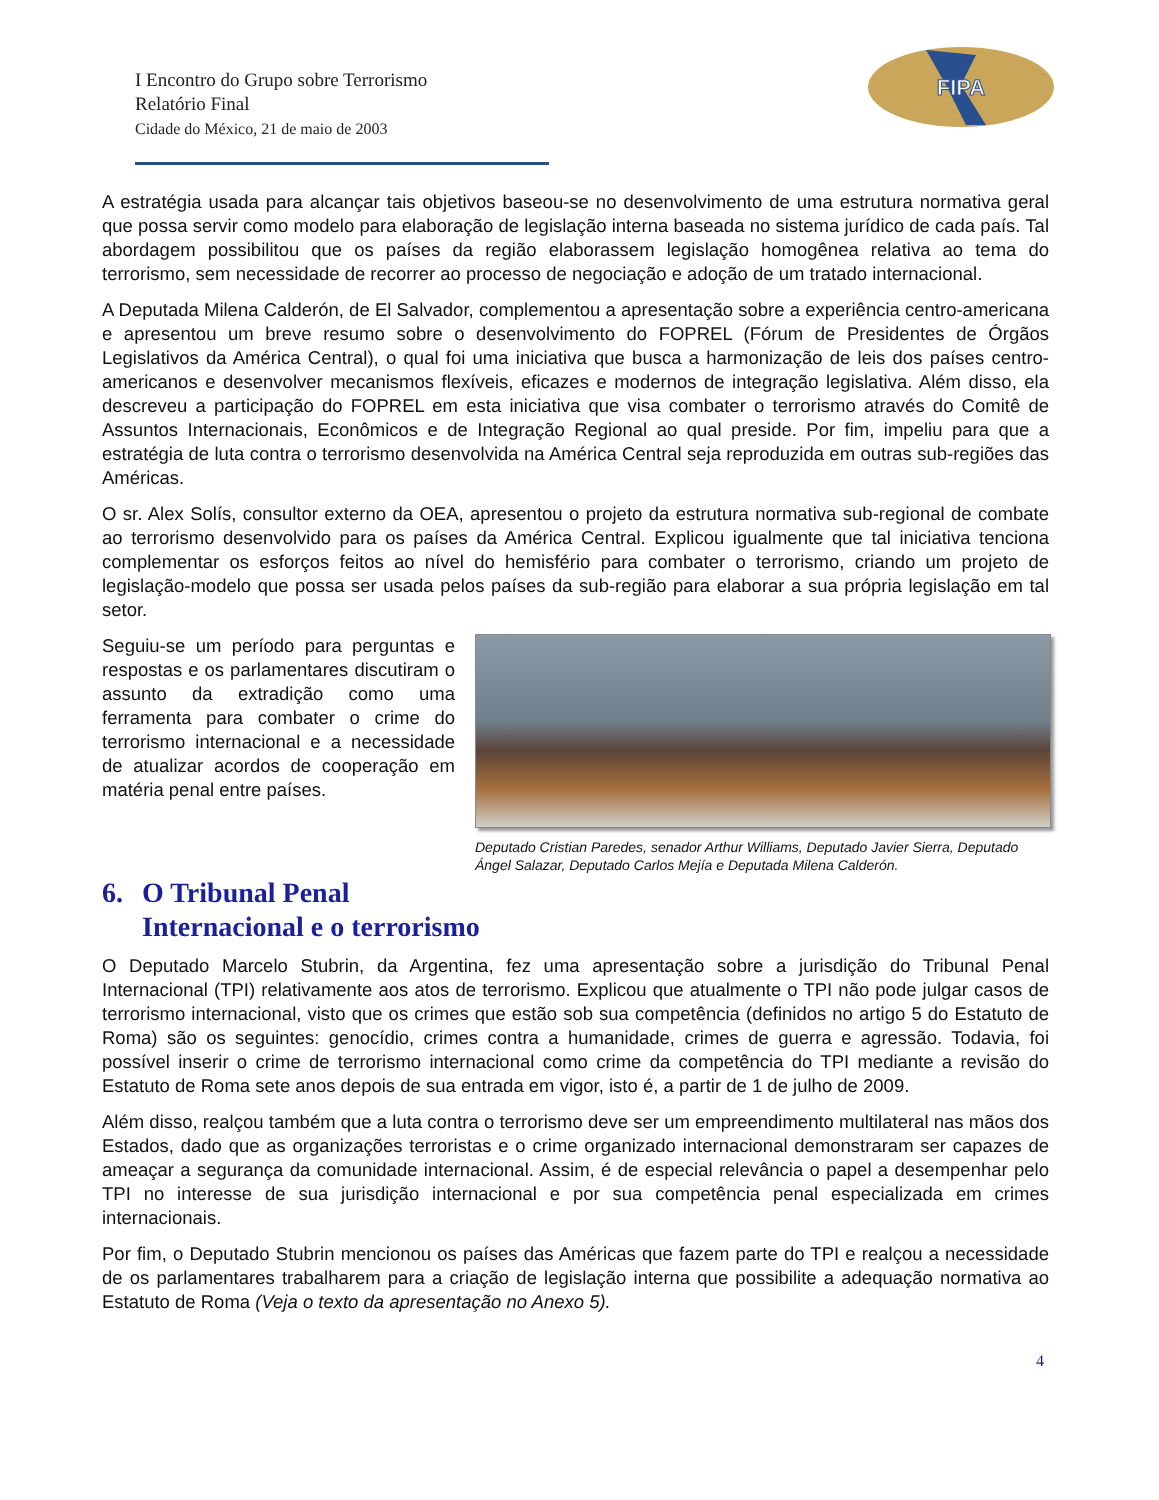I Encontro do Grupo sobre Terrorismo
Relatório Final
Cidade do México, 21 de maio de 2003
FIPA
A estratégia usada para alcançar tais objetivos baseou-se no desenvolvimento de uma estrutura normativa geral que possa servir como modelo para elaboração de legislação interna baseada no sistema jurídico de cada país. Tal abordagem possibilitou que os países da região elaborassem legislação homogênea relativa ao tema do terrorismo, sem necessidade de recorrer ao processo de negociação e adoção de um tratado internacional.
A Deputada Milena Calderón, de El Salvador, complementou a apresentação sobre a experiência centro-americana e apresentou um breve resumo sobre o desenvolvimento do FOPREL (Fórum de Presidentes de Órgãos Legislativos da América Central), o qual foi uma iniciativa que busca a harmonização de leis dos países centro-americanos e desenvolver mecanismos flexíveis, eficazes e modernos de integração legislativa. Além disso, ela descreveu a participação do FOPREL em esta iniciativa que visa combater o terrorismo através do Comitê de Assuntos Internacionais, Econômicos e de Integração Regional ao qual preside. Por fim, impeliu para que a estratégia de luta contra o terrorismo desenvolvida na América Central seja reproduzida em outras sub-regiões das Américas.
O sr. Alex Solís, consultor externo da OEA, apresentou o projeto da estrutura normativa sub-regional de combate ao terrorismo desenvolvido para os países da América Central. Explicou igualmente que tal iniciativa tenciona complementar os esforços feitos ao nível do hemisfério para combater o terrorismo, criando um projeto de legislação-modelo que possa ser usada pelos países da sub-região para elaborar a sua própria legislação em tal setor.
Seguiu-se um período para perguntas e respostas e os parlamentares discutiram o assunto da extradição como uma ferramenta para combater o crime do terrorismo internacional e a necessidade de atualizar acordos de cooperação em matéria penal entre países.
Deputado Cristian Paredes, senador Arthur Williams, Deputado Javier Sierra, Deputado Ángel Salazar, Deputado Carlos Mejía e Deputada Milena Calderón.
6. O Tribunal Penal
Internacional e o terrorismo
O Deputado Marcelo Stubrin, da Argentina, fez uma apresentação sobre a jurisdição do Tribunal Penal Internacional (TPI) relativamente aos atos de terrorismo. Explicou que atualmente o TPI não pode julgar casos de terrorismo internacional, visto que os crimes que estão sob sua competência (definidos no artigo 5 do Estatuto de Roma) são os seguintes: genocídio, crimes contra a humanidade, crimes de guerra e agressão. Todavia, foi possível inserir o crime de terrorismo internacional como crime da competência do TPI mediante a revisão do Estatuto de Roma sete anos depois de sua entrada em vigor, isto é, a partir de 1 de julho de 2009.
Além disso, realçou também que a luta contra o terrorismo deve ser um empreendimento multilateral nas mãos dos Estados, dado que as organizações terroristas e o crime organizado internacional demonstraram ser capazes de ameaçar a segurança da comunidade internacional. Assim, é de especial relevância o papel a desempenhar pelo TPI no interesse de sua jurisdição internacional e por sua competência penal especializada em crimes internacionais.
Por fim, o Deputado Stubrin mencionou os países das Américas que fazem parte do TPI e realçou a necessidade de os parlamentares trabalharem para a criação de legislação interna que possibilite a adequação normativa ao Estatuto de Roma (Veja o texto da apresentação no Anexo 5).
4